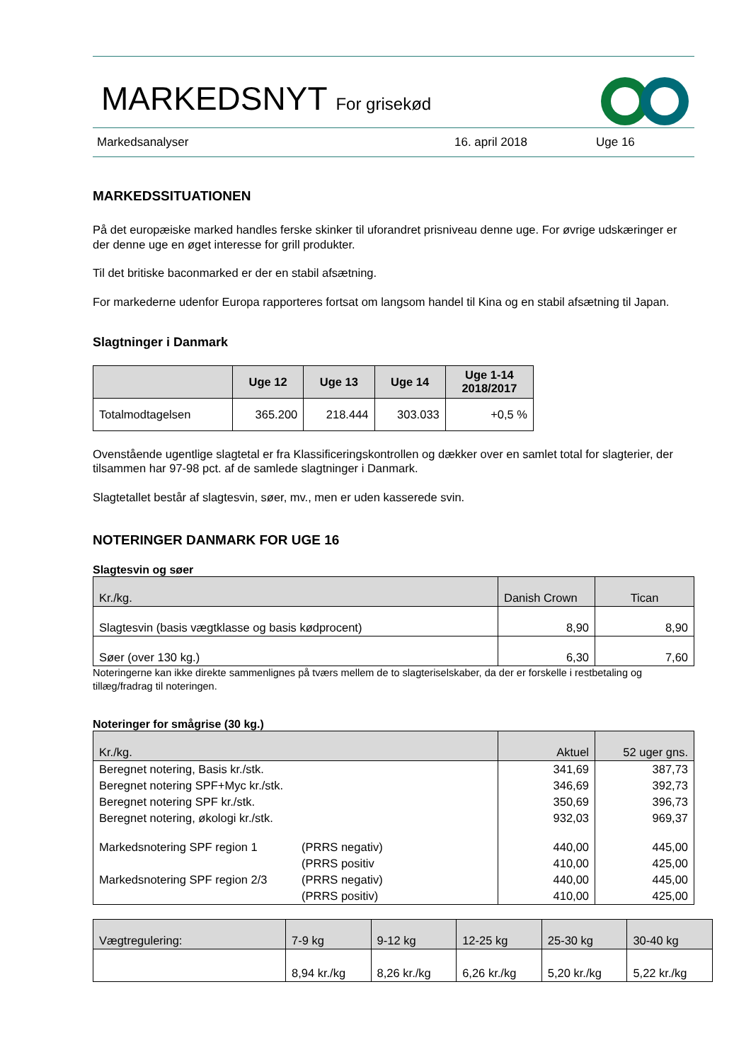MARKEDSNYT For grisekød
Markedsanalyser 16. april 2018 Uge 16
MARKEDSSITUATIONEN
På det europæiske marked handles ferske skinker til uforandret prisniveau denne uge. For øvrige udskæringer er der denne uge en øget interesse for grill produkter.
Til det britiske baconmarked er der en stabil afsætning.
For markederne udenfor Europa rapporteres fortsat om langsom handel til Kina og en stabil afsætning til Japan.
Slagtninger i Danmark
| | Uge 12 | Uge 13 | Uge 14 | Uge 1-14 2018/2017 |
| --- | --- | --- | --- | --- |
| Totalmodtagelsen | 365.200 | 218.444 | 303.033 | +0,5 % |
Ovenstående ugentlige slagtetal er fra Klassificeringskontrollen og dækker over en samlet total for slagterier, der tilsammen har 97-98 pct. af de samlede slagtninger i Danmark.
Slagtetallet består af slagtesvin, søer, mv., men er uden kasserede svin.
NOTERINGER DANMARK FOR UGE 16
Slagtesvin og søer
| Kr./kg. | Danish Crown | Tican |
| Slagtesvin (basis vægtklasse og basis kødprocent) | 8,90 | 8,90 |
| Søer (over 130 kg.) | 6,30 | 7,60 |
Noteringerne kan ikke direkte sammenlignes på tværs mellem de to slagteriselskaber, da der er forskelle i restbetaling og tillæg/fradrag til noteringen.
Noteringer for smågrise (30 kg.)
| Kr./kg. | | Aktuel | 52 uger gns. |
| Beregnet notering, Basis kr./stk. | | 341,69 | 387,73 |
| Beregnet notering SPF+Myc kr./stk. | | 346,69 | 392,73 |
| Beregnet notering SPF kr./stk. | | 350,69 | 396,73 |
| Beregnet notering, økologi kr./stk. | | 932,03 | 969,37 |
| Markedsnotering SPF region 1 | (PRRS negativ) | 440,00 | 445,00 |
| | (PRRS positiv | 410,00 | 425,00 |
| Markedsnotering SPF region 2/3 | (PRRS negativ) | 440,00 | 445,00 |
| | (PRRS positiv) | 410,00 | 425,00 |
| Vægtregulering: | 7-9 kg | 9-12 kg | 12-25 kg | 25-30 kg | 30-40 kg |
| | 8,94 kr./kg | 8,26 kr./kg | 6,26 kr./kg | 5,20 kr./kg | 5,22 kr./kg |